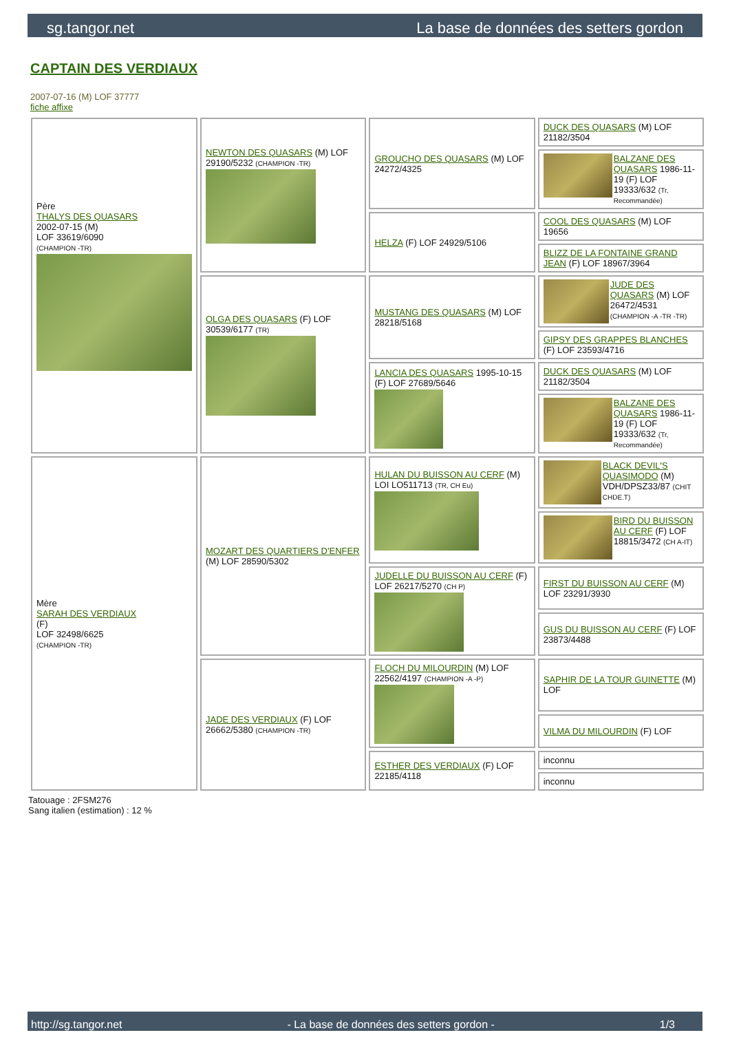sg.tangor.net La base de données des setters gordon
CAPTAIN DES VERDIAUX
2007-07-16 (M) LOF 37777
fiche affixe
| Père THALYS DES QUASARS 2002-07-15 (M) LOF 33619/6090 (CHAMPION -TR) | NEWTON DES QUASARS (M) LOF 29190/5232 (CHAMPION -TR) | GROUCHO DES QUASARS (M) LOF 24272/4325 | DUCK DES QUASARS (M) LOF 21182/3504 |
| | | | BALZANE DES QUASARS 1986-11-19 (F) LOF 19333/632 (Tr, Recommandée) |
| | | HELZA (F) LOF 24929/5106 | COOL DES QUASARS (M) LOF 19656 |
| | | | BLIZZ DE LA FONTAINE GRAND JEAN (F) LOF 18967/3964 |
| | OLGA DES QUASARS (F) LOF 30539/6177 (TR) | MUSTANG DES QUASARS (M) LOF 28218/5168 | JUDE DES QUASARS (M) LOF 26472/4531 (CHAMPION -A -TR -TR) |
| | | | GIPSY DES GRAPPES BLANCHES (F) LOF 23593/4716 |
| | | LANCIA DES QUASARS 1995-10-15 (F) LOF 27689/5646 | DUCK DES QUASARS (M) LOF 21182/3504 |
| | | | BALZANE DES QUASARS 1986-11-19 (F) LOF 19333/632 (Tr, Recommandée) |
| Mère SARAH DES VERDIAUX (F) LOF 32498/6625 (CHAMPION -TR) | MOZART DES QUARTIERS D'ENFER (M) LOF 28590/5302 | HULAN DU BUISSON AU CERF (M) LOI LO511713 (TR, CH Eu) | BLACK DEVIL'S QUASIMODO (M) VDH/DPSZ33/87 (CHIT CHDE.T) |
| | | | BIRD DU BUISSON AU CERF (F) LOF 18815/3472 (CH A-IT) |
| | | JUDELLE DU BUISSON AU CERF (F) LOF 26217/5270 (CH P) | FIRST DU BUISSON AU CERF (M) LOF 23291/3930 |
| | | | GUS DU BUISSON AU CERF (F) LOF 23873/4488 |
| | JADE DES VERDIAUX (F) LOF 26662/5380 (CHAMPION -TR) | FLOCH DU MILOURDIN (M) LOF 22562/4197 (CHAMPION -A -P) | SAPHIR DE LA TOUR GUINETTE (M) LOF |
| | | | VILMA DU MILOURDIN (F) LOF |
| | | ESTHER DES VERDIAUX (F) LOF 22185/4118 | inconnu |
| | | | inconnu |
Tatouage : 2FSM276
Sang italien (estimation) : 12 %
http://sg.tangor.net - La base de données des setters gordon - 1/3